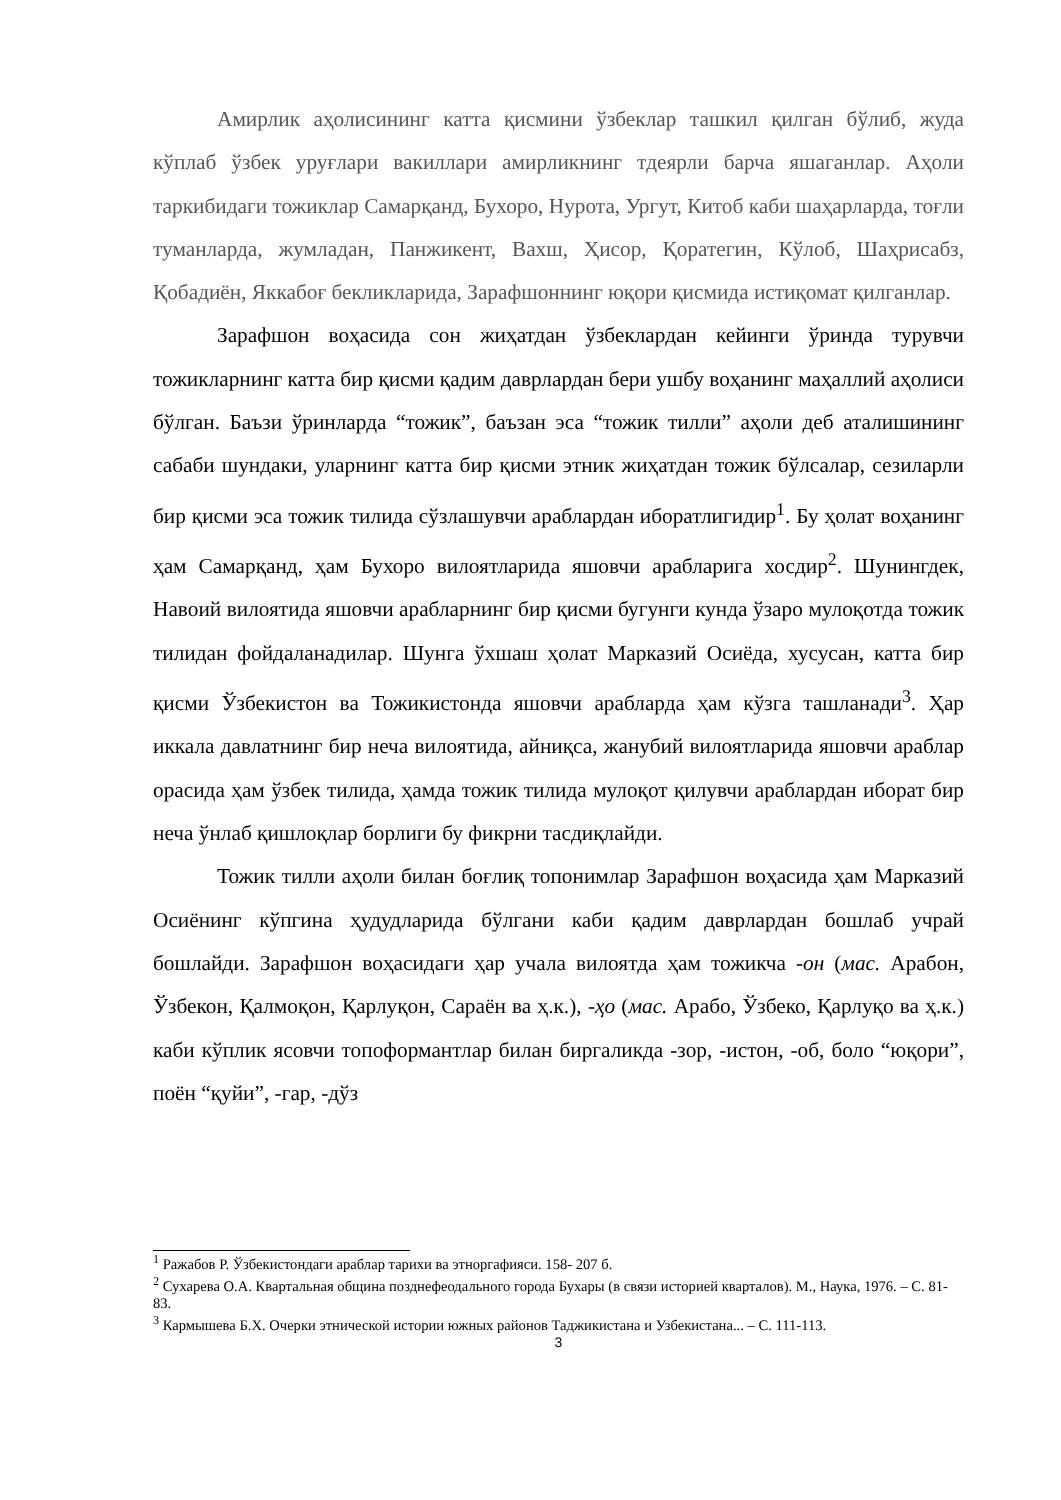Амирлик аҳолисининг катта қисмини ўзбеклар ташкил қилган бўлиб, жуда кўплаб ўзбек уруғлари вакиллари амирликнинг тдеярли барча яшаганлар. Аҳоли таркибидаги тожиклар Самарқанд, Бухоро, Нурота, Ургут, Китоб каби шаҳарларда, тоғли туманларда, жумладан, Панжикент, Вахш, Ҳисор, Қоратегин, Кўлоб, Шаҳрисабз, Қобадиён, Яккабоғ бекликларида, Зарафшоннинг юқори қисмида истиқомат қилганлар.
Зарафшон воҳасида сон жиҳатдан ўзбеклардан кейинги ўринда турувчи тожикларнинг катта бир қисми қадим даврлардан бери ушбу воҳанинг маҳаллий аҳолиси бўлган. Баъзи ўринларда “тожик”, баъзан эса “тожик тилли” аҳоли деб аталишининг сабаби шундаки, уларнинг катта бир қисми этник жиҳатдан тожик бўлсалар, сезиларли бир қисми эса тожик тилида сўзлашувчи араблардан иборатлигидир<sup>1</sup>. Бу ҳолат воҳанинг ҳам Самарқанд, ҳам Бухоро вилоятларида яшовчи арабларига хосдир<sup>2</sup>. Шунингдек, Навоий вилоятида яшовчи арабларнинг бир қисми бугунги кунда ўзаро мулоқотда тожик тилидан фойдаланадилар. Шунга ўхшаш ҳолат Марказий Осиёда, хусусан, катта бир қисми Ўзбекистон ва Тожикистонда яшовчи арабларда ҳам кўзга ташланади<sup>3</sup>. Ҳар иккала давлатнинг бир неча вилоятида, айниқса, жанубий вилоятларида яшовчи араблар орасида ҳам ўзбек тилида, ҳамда тожик тилида мулоқот қилувчи араблардан иборат бир неча ўнлаб қишлоқлар борлиги бу фикрни тасдиқлайди.
Тожик тилли аҳоли билан боғлиқ топонимлар Зарафшон воҳасида ҳам Марказий Осиёнинг кўпгина ҳудудларида бўлгани каби қадим даврлардан бошлаб учрай бошлайди. Зарафшон воҳасидаги ҳар учала вилоятда ҳам тожикча -он (мас. Арабон, Ўзбекон, Қалмоқон, Қарлуқон, Сараён ва ҳ.к.), -ҳо (мас. Арабо, Ўзбеко, Қарлуқо ва ҳ.к.) каби кўплик ясовчи топоформантлар билан биргаликда -зор, -истон, -об, боло “юқори”, поён “қуйи”, -гар, -дўз
<sup>1</sup> Ражабов Р. Ўзбекистондаги араблар тарихи ва этноргафияси. 158- 207 б.
<sup>2</sup> Сухарева О.А. Квартальная община позднефеодального города Бухары (в связи историей кварталов). М., Наука, 1976. – С. 81-83.
<sup>3</sup> Кармышева Б.Х. Очерки этнической истории южных районов Таджикистана и Узбекистана... – С. 111-113.
3